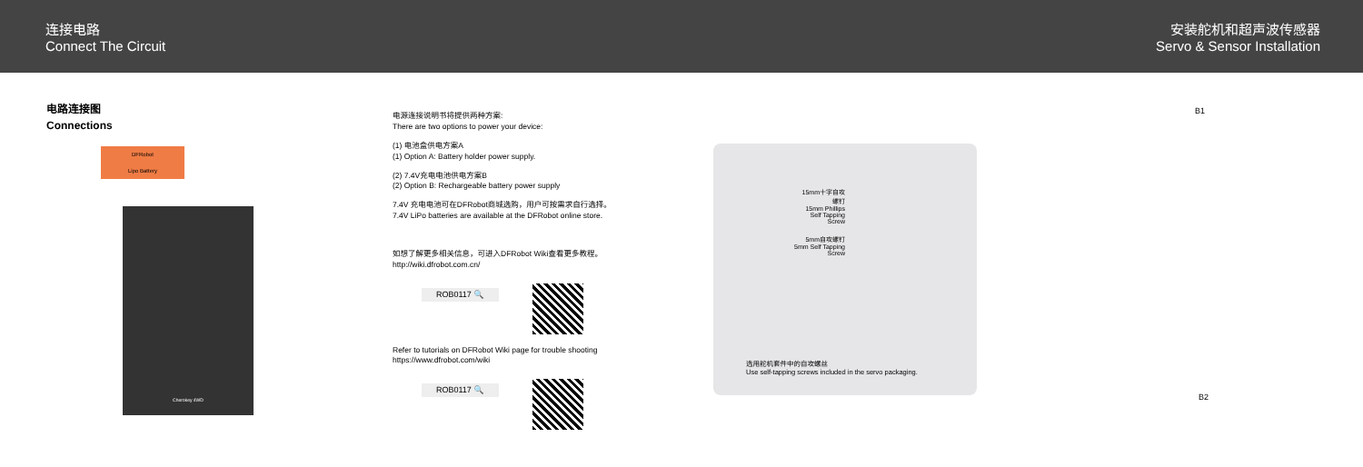连接电路
Connect The Circuit
安装舵机和超声波传感器
Servo & Sensor Installation
电路连接图
Connections
DFRobot
Lipo Battery
Cherokey 4WD
电源连接说明书将提供两种方案:
There are two options to power your device:
(1) 电池盒供电方案A
(1) Option A: Battery holder power supply.
(2) 7.4V充电电池供电方案B
(2) Option B: Rechargeable battery power supply
7.4V 充电电池可在DFRobot商城选购，用户可按需求自行选择。
7.4V LiPo batteries are available at the DFRobot online store.
如想了解更多相关信息，可进入DFRobot Wiki查看更多教程。
http://wiki.dfrobot.com.cn/
ROB0117 🔍
Refer to tutorials on DFRobot Wiki page for trouble shooting
https://www.dfrobot.com/wiki
ROB0117 🔍
15mm十字自攻螺钉
15mm Phillips Self Tapping Screw
5mm自攻螺钉
5mm Self Tapping Screw
选用舵机套件中的自攻螺丝
Use self-tapping screws included in the servo packaging.
B1
B2